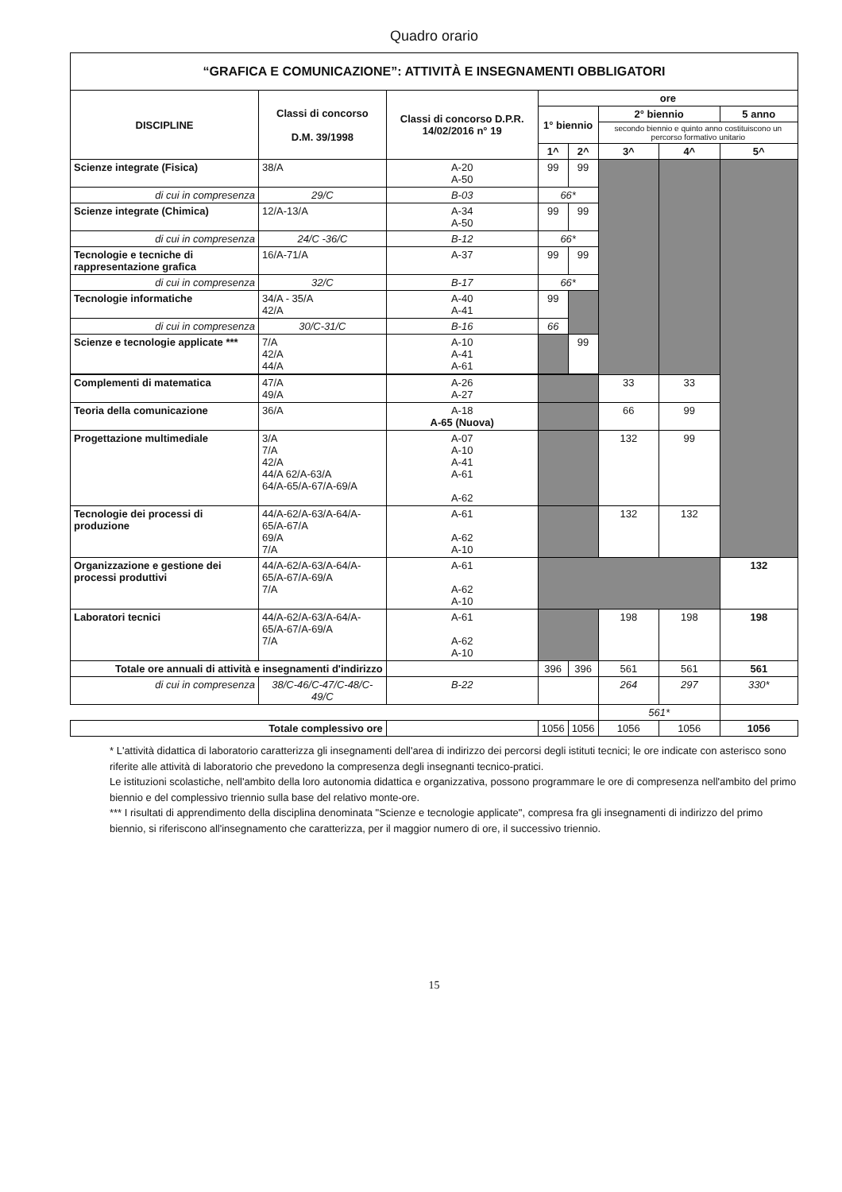Quadro orario
| “GRAFICA E COMUNICAZIONE”: ATTIVITÀ E INSEGNAMENTI OBBLIGATORI | | | | | | | |
| DISCIPLINE | Classi di concorso D.M. 39/1998 | Classi di concorso D.P.R. 14/02/2016 n° 19 | ore | | | | |
| | | | 1° biennio | | 2° biennio | | 5 anno |
| | | | | | secondo biennio e quinto anno costituiscono un percorso formativo unitario | | |
| | | | 1^ | 2^ | 3^ | 4^ | 5^ |
| Scienze integrate (Fisica) | 38/A | A-20 A-50 | 99 | 99 | | | |
| di cui in compresenza | 29/C | B-03 | 66* | | | | |
| Scienze integrate (Chimica) | 12/A-13/A | A-34 A-50 | 99 | 99 | | | |
| di cui in compresenza | 24/C -36/C | B-12 | 66* | | | | |
| Tecnologie e tecniche di rappresentazione grafica | 16/A-71/A | A-37 | 99 | 99 | | | |
| di cui in compresenza | 32/C | B-17 | 66* | | | | |
| Tecnologie informatiche | 34/A - 35/A 42/A | A-40 A-41 | 99 | | | | |
| di cui in compresenza | 30/C-31/C | B-16 | 66 | | | | |
| Scienze e tecnologie applicate *** | 7/A 42/A 44/A | A-10 A-41 A-61 | | 99 | | | |
| Complementi di matematica | 47/A 49/A | A-26 A-27 | | | 33 | 33 | |
| Teoria della comunicazione | 36/A | A-18 A-65 (Nuova) | | | 66 | 99 | |
| Progettazione multimediale | 3/A 7/A 42/A 44/A 62/A-63/A 64/A-65/A-67/A-69/A | A-07 A-10 A-41 A-61 A-62 | | | 132 | 99 | |
| Tecnologie dei processi di produzione | 44/A-62/A-63/A-64/A-65/A-67/A 69/A 7/A | A-61 A-62 A-10 | | | 132 | 132 | |
| Organizzazione e gestione dei processi produttivi | 44/A-62/A-63/A-64/A-65/A-67/A-69/A 7/A | A-61 A-62 A-10 | | | | | 132 |
| Laboratori tecnici | 44/A-62/A-63/A-64/A-65/A-67/A-69/A 7/A | A-61 A-62 A-10 | | | 198 | 198 | 198 |
| Totale ore annuali di attività e insegnamenti d'indirizzo | | | 396 | 396 | 561 | 561 | 561 |
| di cui in compresenza | 38/C-46/C-47/C-48/C-49/C | B-22 | | | 264 | 297 | 330* |
| | | | | | 561* | | |
| Totale complessivo ore | | | 1056 | 1056 | 1056 | 1056 | 1056 |
* L'attività didattica di laboratorio caratterizza gli insegnamenti dell'area di indirizzo dei percorsi degli istituti tecnici; le ore indicate con asterisco sono riferite alle attività di laboratorio che prevedono la compresenza degli insegnanti tecnico-pratici.
Le istituzioni scolastiche, nell'ambito della loro autonomia didattica e organizzativa, possono programmare le ore di compresenza nell'ambito del primo biennio e del complessivo triennio sulla base del relativo monte-ore.
*** I risultati di apprendimento della disciplina denominata "Scienze e tecnologie applicate", compresa fra gli insegnamenti di indirizzo del primo biennio, si riferiscono all'insegnamento che caratterizza, per il maggior numero di ore, il successivo triennio.
15